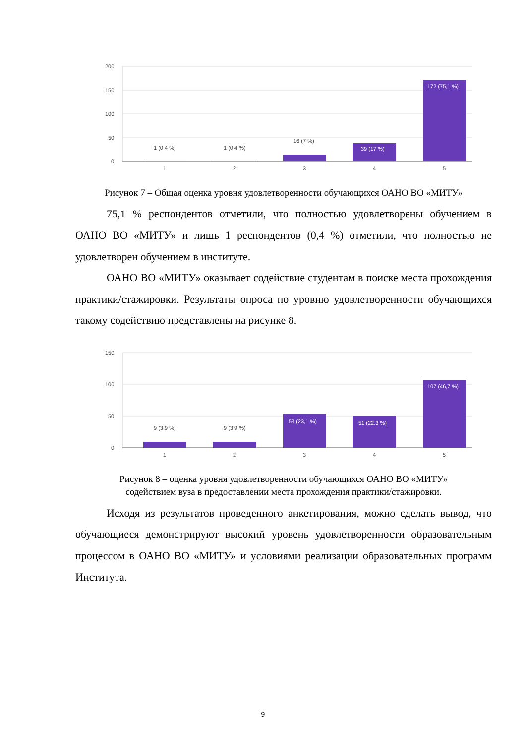200
150
100
50
0
1 (0,4 %)
1 (0,4 %)
16 (7 %)
39 (17 %)
172 (75,1 %)
1
2
3
4
5
Рисунок 7 – Общая оценка уровня удовлетворенности обучающихся ОАНО ВО «МИТУ»
75,1 % респондентов отметили, что полностью удовлетворены обучением в ОАНО ВО «МИТУ» и лишь 1 респондентов (0,4 %) отметили, что полностью не удовлетворен обучением в институте.
ОАНО ВО «МИТУ» оказывает содействие студентам в поиске места прохождения практики/стажировки. Результаты опроса по уровню удовлетворенности обучающихся такому содействию представлены на рисунке 8.
150
100
50
0
9 (3,9 %)
9 (3,9 %)
53 (23,1 %)
51 (22,3 %)
107 (46,7 %)
1
2
3
4
5
Рисунок 8 – оценка уровня удовлетворенности обучающихся ОАНО ВО «МИТУ»
содействием вуза в предоставлении места прохождения практики/стажировки.
Исходя из результатов проведенного анкетирования, можно сделать вывод, что обучающиеся демонстрируют высокий уровень удовлетворенности образовательным процессом в ОАНО ВО «МИТУ» и условиями реализации образовательных программ Института.
9